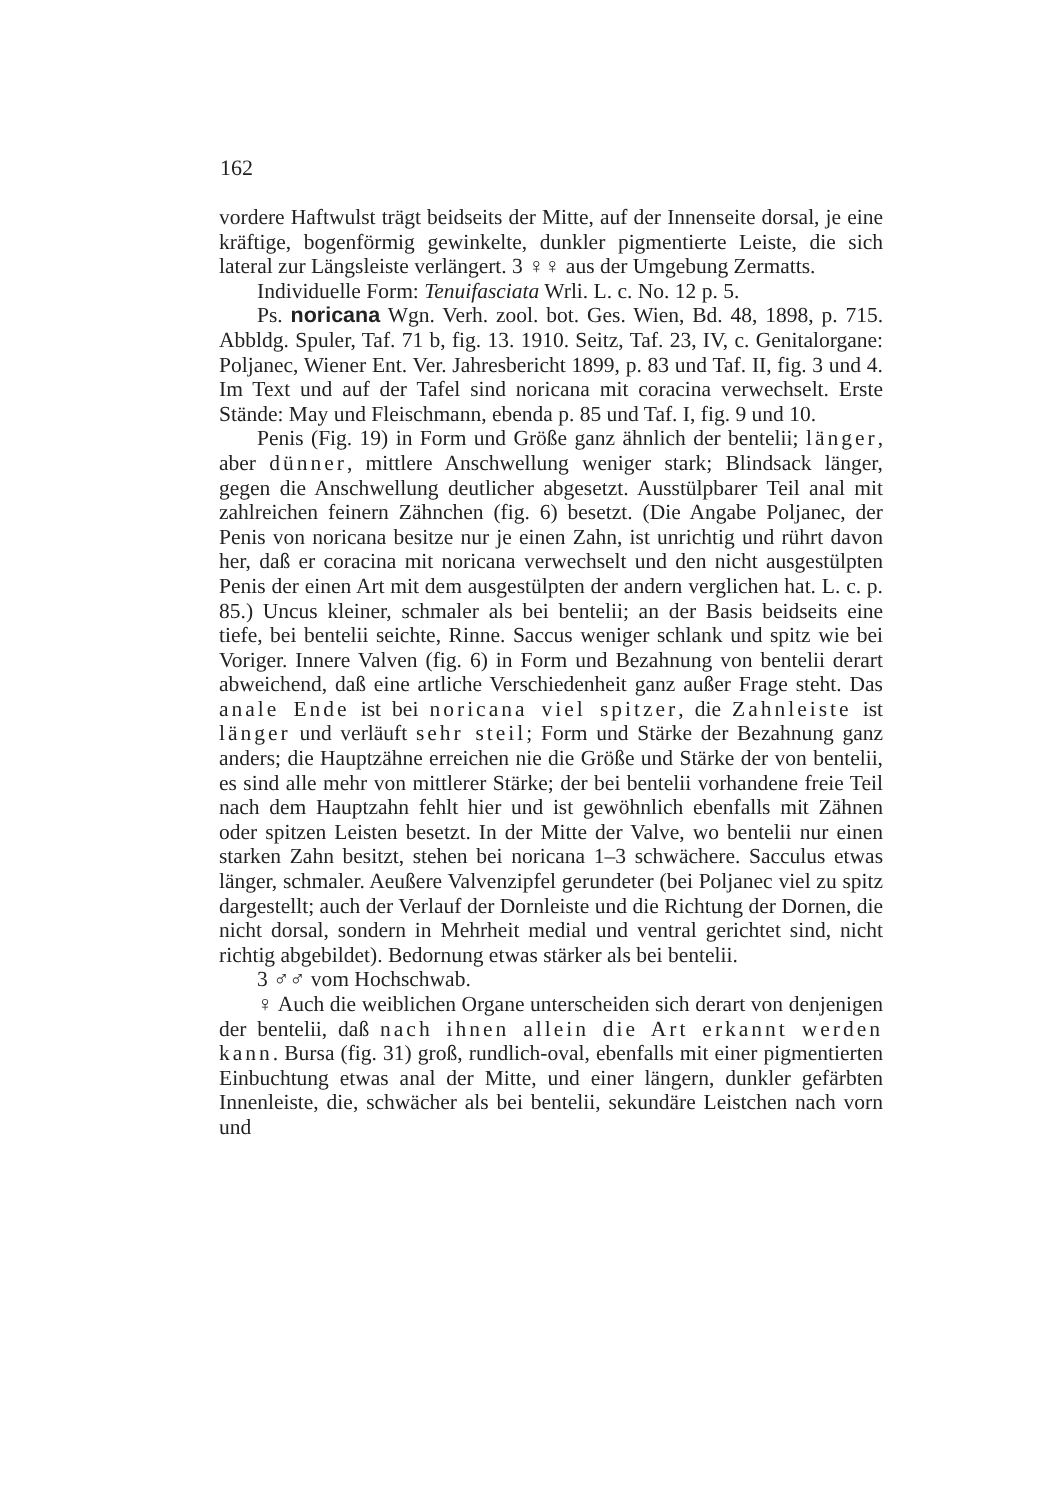162
vordere Haftwulst trägt beidseits der Mitte, auf der Innenseite dorsal, je eine kräftige, bogenförmig gewinkelte, dunkler pigmentierte Leiste, die sich lateral zur Längsleiste verlängert. 3 ♀♀ aus der Umgebung Zermatts.
Individuelle Form: Tenuifasciata Wrli. L. c. No. 12 p. 5.
Ps. noricana Wgn. Verh. zool. bot. Ges. Wien, Bd. 48, 1898, p. 715. Abbldg. Spuler, Taf. 71 b, fig. 13. 1910. Seitz, Taf. 23, IV, c. Genitalorgane: Poljanec, Wiener Ent. Ver. Jahresbericht 1899, p. 83 und Taf. II, fig. 3 und 4. Im Text und auf der Tafel sind noricana mit coracina verwechselt. Erste Stände: May und Fleischmann, ebenda p. 85 und Taf. I, fig. 9 und 10.
Penis (Fig. 19) in Form und Größe ganz ähnlich der bentelii; länger, aber dünner, mittlere Anschwellung weniger stark; Blindsack länger, gegen die Anschwellung deutlicher abgesetzt. Ausstülpbarer Teil anal mit zahlreichen feinern Zähnchen (fig. 6) besetzt. (Die Angabe Poljanec, der Penis von noricana besitze nur je einen Zahn, ist unrichtig und rührt davon her, daß er coracina mit noricana verwechselt und den nicht ausgestülpten Penis der einen Art mit dem ausgestülpten der andern verglichen hat. L. c. p. 85.) Uncus kleiner, schmaler als bei bentelii; an der Basis beidseits eine tiefe, bei bentelii seichte, Rinne. Saccus weniger schlank und spitz wie bei Voriger. Innere Valven (fig. 6) in Form und Bezahnung von bentelii derart abweichend, daß eine artliche Verschiedenheit ganz außer Frage steht. Das anale Ende ist bei noricana viel spitzer, die Zahnleiste ist länger und verläuft sehr steil; Form und Stärke der Bezahnung ganz anders; die Hauptzähne erreichen nie die Größe und Stärke der von bentelii, es sind alle mehr von mittlerer Stärke; der bei bentelii vorhandene freie Teil nach dem Hauptzahn fehlt hier und ist gewöhnlich ebenfalls mit Zähnen oder spitzen Leisten besetzt. In der Mitte der Valve, wo bentelii nur einen starken Zahn besitzt, stehen bei noricana 1–3 schwächere. Sacculus etwas länger, schmaler. Aeußere Valvenzipfel gerundeter (bei Poljanec viel zu spitz dargestellt; auch der Verlauf der Dornleiste und die Richtung der Dornen, die nicht dorsal, sondern in Mehrheit medial und ventral gerichtet sind, nicht richtig abgebildet). Bedornung etwas stärker als bei bentelii.
3 ♂♂ vom Hochschwab.
♀ Auch die weiblichen Organe unterscheiden sich derart von denjenigen der bentelii, daß nach ihnen allein die Art erkannt werden kann. Bursa (fig. 31) groß, rundlich-oval, ebenfalls mit einer pigmentierten Einbuchtung etwas anal der Mitte, und einer längern, dunkler gefärbten Innenleiste, die, schwächer als bei bentelii, sekundäre Leistchen nach vorn und